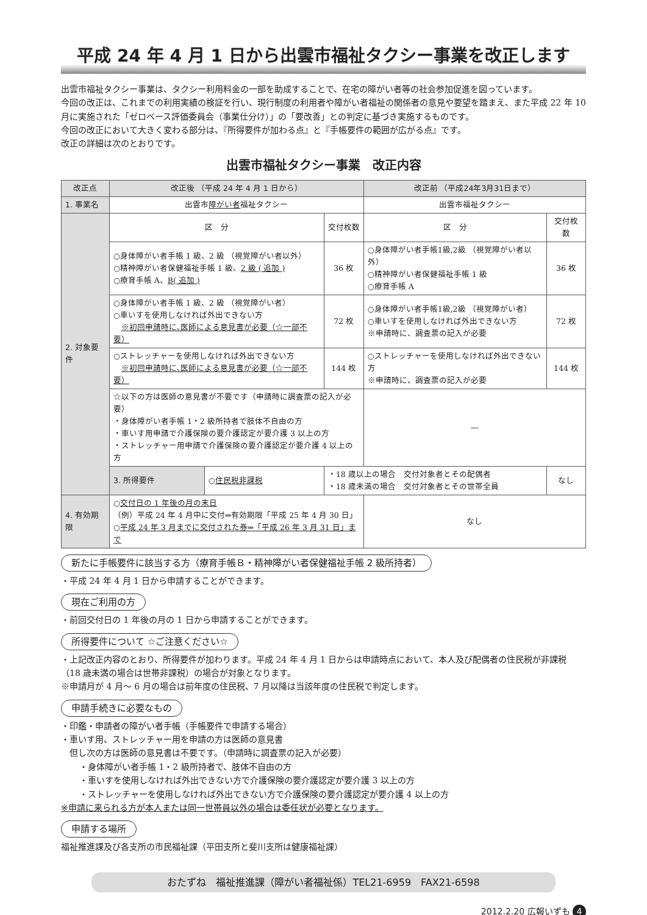平成 24 年 4 月 1 日から出雲市福祉タクシー事業を改正します
出雲市福祉タクシー事業は、タクシー利用料金の一部を助成することで、在宅の障がい者等の社会参加促進を図っています。
今回の改正は、これまでの利用実績の検証を行い、現行制度の利用者や障がい者福祉の関係者の意見や要望を踏まえ、また平成 22 年 10 月に実施された「ゼロベース評価委員会（事業仕分け）」の「要改善」との判定に基づき実施するものです。
今回の改正において大きく変わる部分は、『所得要件が加わる点』と『手帳要件の範囲が広がる点』です。
改正の詳細は次のとおりです。
出雲市福祉タクシー事業　改正内容
| 改正点 | 改正後 （平成 24 年 4 月 1 日から） | | | 改正前 （平成24年3月31日まで） | |
| --- | --- | --- | --- | --- | --- |
| 1. 事業名 | 出雲市 障がい者 福祉タクシー | | | 出雲市福祉タクシー | |
| 2. 対象要件 | 区 分 | | 交付枚数 | 区 分 | 交付枚数 |
| | ○身体障がい者手帳 1 級、2 級 （視覚障がい者以外） ○精神障がい者保健福祉手帳 1 級、 2 級 ( 追加 ) ○療育手帳 A、 B( 追加 ) | | 36 枚 | ○身体障がい者手帳1級,2級 （視覚障がい者以外） ○精神障がい者保健福祉手帳 1 級 ○療育手帳 A | 36 枚 |
| | ○身体障がい者手帳 1 級、2 級 （視覚障がい者） ○車いすを使用しなければ外出できない方 ※初回申請時に､医師による意見書が必要（☆一部不要） | | 72 枚 | ○身体障がい者手帳1級,2級 （視覚障がい者） ○車いすを使用しなければ外出できない方 ※申請時に、調査票の記入が必要 | 72 枚 |
| | ○ストレッチャーを使用しなければ外出できない方 ※初回申請時に､医師による意見書が必要（☆一部不要） | | 144 枚 | ○ストレッチャーを使用しなければ外出できない方 ※申請時に、調査票の記入が必要 | 144 枚 |
| | ☆以下の方は医師の意見書が不要です（申請時に調査票の記入が必要） ・身体障がい者手帳 1・2 級所持者で肢体不自由の方 ・車いす用申請で介護保険の要介護認定が要介護 3 以上の方 ・ストレッチャー用申請で介護保険の要介護認定が要介護 4 以上の方 | | | ― | |
| | 3. 所得要件 | ○ 住民税非課税 | ・18 歳以上の場合 交付対象者とその配偶者 ・18 歳未満の場合 交付対象者とその世帯全員 | | なし |
| 4. 有効期限 | ○ 交付日の 1 年後の月の末日 （例）平成 24 年 4 月中に交付⇒有効期限「平成 25 年 4 月 30 日」 ○ 平成 24 年 3 月までに交付された券⇒「平成 26 年 3 月 31 日」まで | | | なし | |
新たに手帳要件に該当する方（療育手帳Ｂ・精神障がい者保健福祉手帳 2 級所持者）
・平成 24 年 4 月 1 日から申請することができます。
現在ご利用の方
・前回交付日の 1 年後の月の 1 日から申請することができます。
所得要件について ☆ご注意ください☆
・上記改正内容のとおり、所得要件が加わります。平成 24 年 4 月 1 日からは申請時点において、本人及び配偶者の住民税が非課税（18 歳未満の場合は世帯非課税）の場合が対象となります。
※申請月が 4 月～ 6 月の場合は前年度の住民税、7 月以降は当該年度の住民税で判定します。
申請手続きに必要なもの
・印鑑・申請者の障がい者手帳（手帳要件で申請する場合）
・車いす用、ストレッチャー用を申請の方は医師の意見書
　但し次の方は医師の意見書は不要です。（申請時に調査票の記入が必要）
・身体障がい者手帳 1・2 級所持者で、肢体不自由の方
・車いすを使用しなければ外出できない方で介護保険の要介護認定が要介護 3 以上の方
・ストレッチャーを使用しなければ外出できない方で介護保険の要介護認定が要介護 4 以上の方
※申請に来られる方が本人または同一世帯員以外の場合は委任状が必要となります。
申請する場所
福祉推進課及び各支所の市民福祉課（平田支所と斐川支所は健康福祉課）
おたずね　福祉推進課（障がい者福祉係）TEL21-6959　FAX21-6598
2012.2.20 広報いずも 4